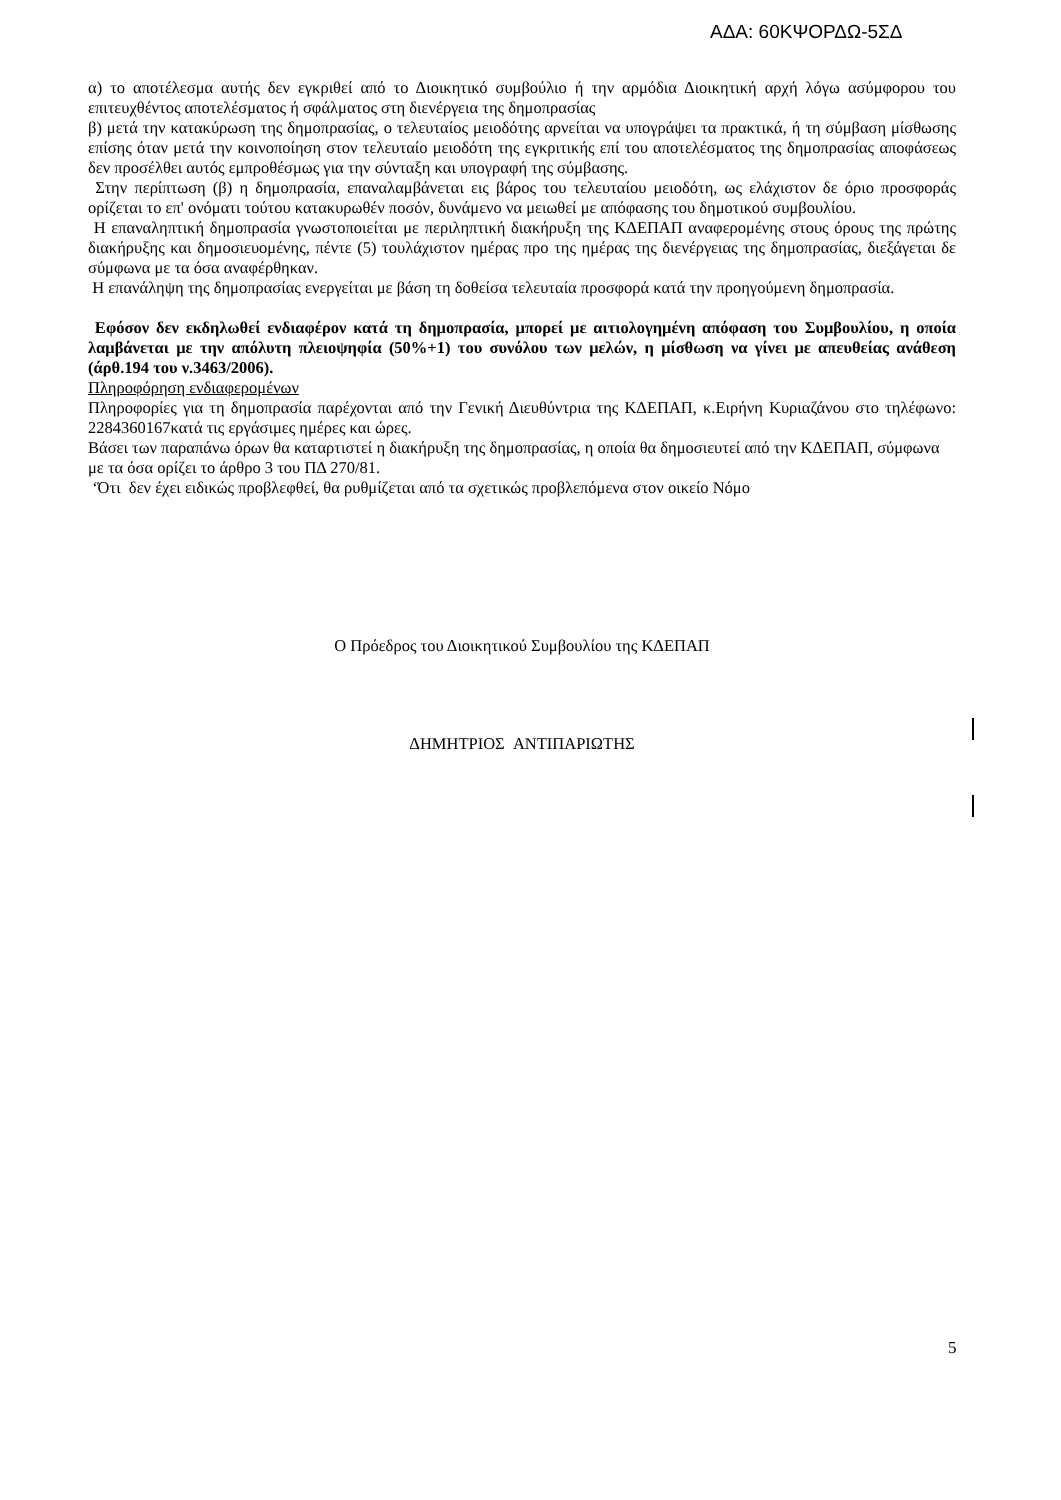ΑΔΑ: 60ΚΨΟΡΔΩ-5ΣΔ
α) το αποτέλεσμα αυτής δεν εγκριθεί από το Διοικητικό συμβούλιο ή την αρμόδια Διοικητική αρχή λόγω ασύμφορου του επιτευχθέντος αποτελέσματος ή σφάλματος στη διενέργεια της δημοπρασίας
β) μετά την κατακύρωση της δημοπρασίας, ο τελευταίος μειοδότης αρνείται να υπογράψει τα πρακτικά, ή τη σύμβαση μίσθωσης επίσης όταν μετά την κοινοποίηση στον τελευταίο μειοδότη της εγκριτικής επί του αποτελέσματος της δημοπρασίας αποφάσεως δεν προσέλθει αυτός εμπροθέσμως για την σύνταξη και υπογραφή της σύμβασης.
Στην περίπτωση (β) η δημοπρασία, επαναλαμβάνεται εις βάρος του τελευταίου μειοδότη, ως ελάχιστον δε όριο προσφοράς ορίζεται το επ' ονόματι τούτου κατακυρωθέν ποσόν, δυνάμενο να μειωθεί με απόφασης του δημοτικού συμβουλίου.
Η επαναληπτική δημοπρασία γνωστοποιείται με περιληπτική διακήρυξη της ΚΔΕΠΑΠ αναφερομένης στους όρους της πρώτης διακήρυξης και δημοσιευομένης, πέντε (5) τουλάχιστον ημέρας προ της ημέρας της διενέργειας της δημοπρασίας, διεξάγεται δε σύμφωνα με τα όσα αναφέρθηκαν.
Η επανάληψη της δημοπρασίας ενεργείται με βάση τη δοθείσα τελευταία προσφορά κατά την προηγούμενη δημοπρασία.
Εφόσον δεν εκδηλωθεί ενδιαφέρον κατά τη δημοπρασία, μπορεί με αιτιολογημένη απόφαση του Συμβουλίου, η οποία λαμβάνεται με την απόλυτη πλειοψηφία (50%+1) του συνόλου των μελών, η μίσθωση να γίνει με απευθείας ανάθεση (άρθ.194 του ν.3463/2006).
Πληροφόρηση ενδιαφερομένων
Πληροφορίες για τη δημοπρασία παρέχονται από την Γενική Διευθύντρια της ΚΔΕΠΑΠ, κ.Ειρήνη Κυριαζάνου στο τηλέφωνο: 2284360167κατά τις εργάσιμες ημέρες και ώρες.
Βάσει των παραπάνω όρων θα καταρτιστεί η διακήρυξη της δημοπρασίας, η οποία θα δημοσιευτεί από την ΚΔΕΠΑΠ, σύμφωνα με τα όσα ορίζει το άρθρο 3 του ΠΔ 270/81.
‘Ότι δεν έχει ειδικώς προβλεφθεί, θα ρυθμίζεται από τα σχετικώς προβλεπόμενα στον οικείο Νόμο
Ο Πρόεδρος του Διοικητικού Συμβουλίου της ΚΔΕΠΑΠ
ΔΗΜΗΤΡΙΟΣ ΑΝΤΙΠΑΡΙΩΤΗΣ
5